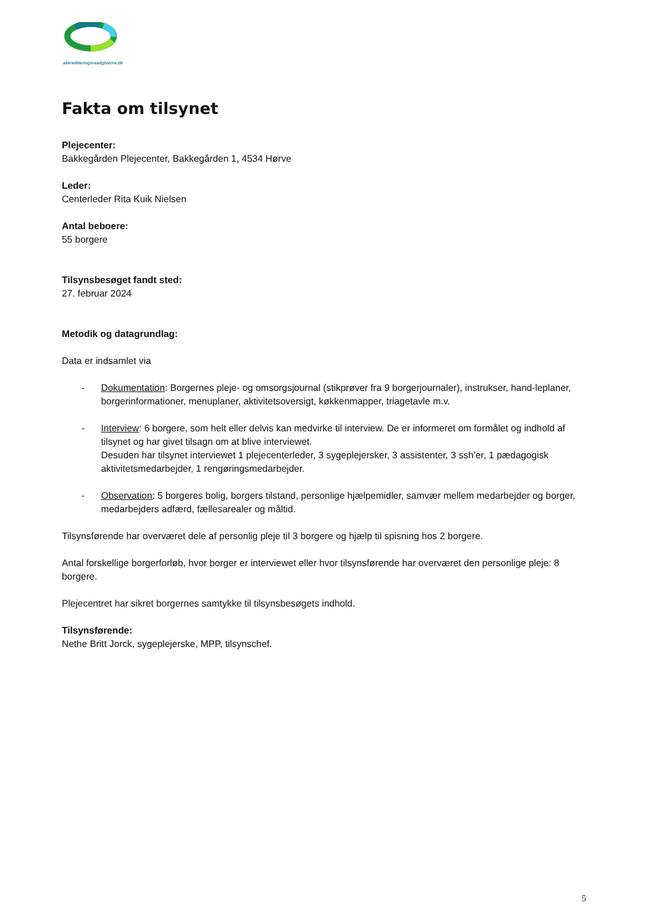akkrediteringsraadgiverne.dk
Fakta om tilsynet
Plejecenter:
Bakkegården Plejecenter, Bakkegården 1, 4534 Hørve
Leder:
Centerleder Rita Kuik Nielsen
Antal beboere:
55 borgere
Tilsynsbesøget fandt sted:
27. februar 2024
Metodik og datagrundlag:
Data er indsamlet via
- Dokumentation: Borgernes pleje- og omsorgsjournal (stikprøver fra 9 borgerjournaler), instrukser, hand-leplaner, borgerinformationer, menuplaner, aktivitetsoversigt, køkkenmapper, triagetavle m.v.
- Interview: 6 borgere, som helt eller delvis kan medvirke til interview. De er informeret om formålet og indhold af tilsynet og har givet tilsagn om at blive interviewet.
Desuden har tilsynet interviewet 1 plejecenterleder, 3 sygeplejersker, 3 assistenter, 3 ssh’er, 1 pædagogisk aktivitetsmedarbejder, 1 rengøringsmedarbejder.
- Observation: 5 borgeres bolig, borgers tilstand, personlige hjælpemidler, samvær mellem medarbejder og borger, medarbejders adfærd, fællesarealer og måltid.
Tilsynsførende har overværet dele af personlig pleje til 3 borgere og hjælp til spisning hos 2 borgere.
Antal forskellige borgerforløb, hvor borger er interviewet eller hvor tilsynsførende har overværet den personlige pleje: 8 borgere.
Plejecentret har sikret borgernes samtykke til tilsynsbesøgets indhold.
Tilsynsførende:
Nethe Britt Jorck, sygeplejerske, MPP, tilsynschef.
5